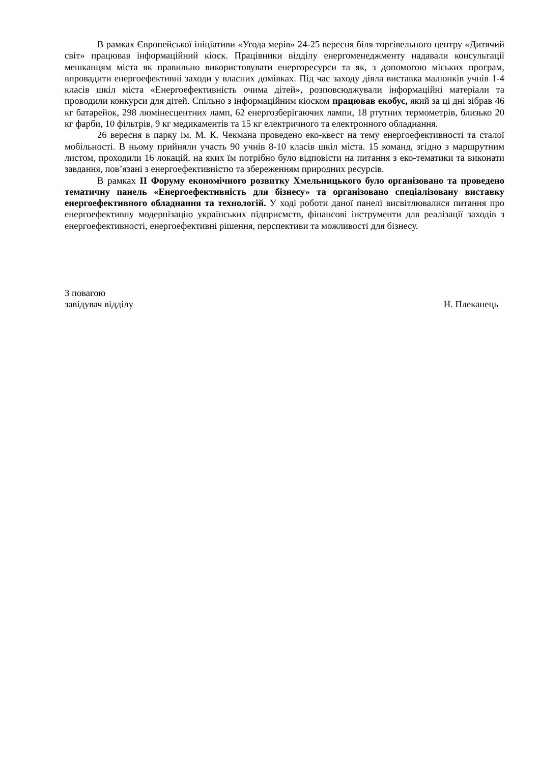В рамках Європейської ініціативи «Угода мерів» 24-25 вересня біля торгівельного центру «Дитячий світ» працював інформаційний кіоск. Працівники відділу енергоменеджменту надавали консультації мешканцям міста як правильно використовувати енергоресурси та як, з допомогою міських програм, впровадити енергоефективні заходи у власних домівках. Під час заходу діяла виставка малюнків учнів 1-4 класів шкіл міста «Енергоефективність очима дітей», розповсюджували інформаційні матеріали та проводили конкурси для дітей. Спільно з інформаційним кіоском працював екобус, який за ці дні зібрав 46 кг батарейок, 298 люмінесцентних ламп, 62 енергозберігаючих лампи, 18 ртутних термометрів, близько 20 кг фарби, 10 фільтрів, 9 кг медикаментів та 15 кг електричного та електронного обладнання.
26 вересня в парку ім. М. К. Чекмана проведено еко-квест на тему енергоефективності та сталої мобільності. В ньому прийняли участь 90 учнів 8-10 класів шкіл міста. 15 команд, згідно з маршрутним листом, проходили 16 локацій, на яких їм потрібно було відповісти на питання з еко-тематики та виконати завдання, пов’язані з енергоефективністю та збереженням природних ресурсів.
В рамках ІІ Форуму економічного розвитку Хмельницького було організовано та проведено тематичну панель «Енергоефективність для бізнесу» та організовано спеціалізовану виставку енергоефективного обладнання та технологій. У ході роботи даної панелі висвітлювалися питання про енергоефективну модернізацію українських підприємств, фінансові інструменти для реалізації заходів з енергоефективності, енергоефективні рішення, перспективи та можливості для бізнесу.
З повагою
завідувач відділу Н. Плеканець